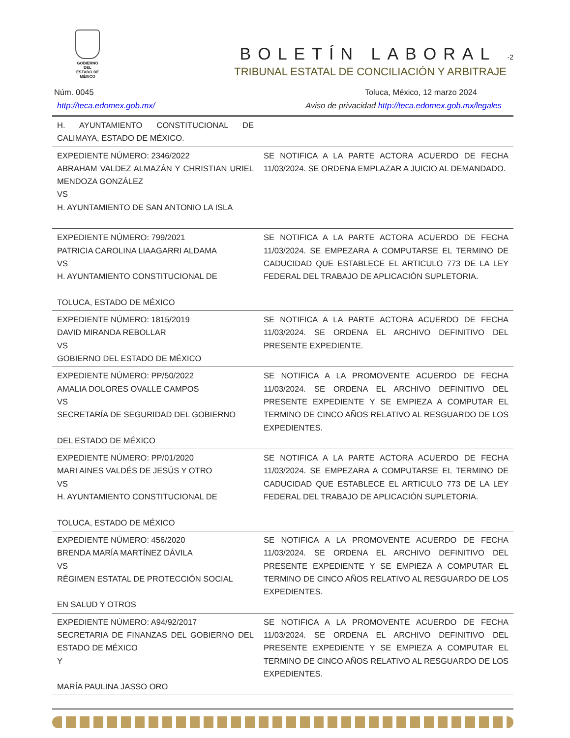GOBIERNO DEL
ESTADO DE
MÉXICO
BOLETÍN LABORAL -2
TRIBUNAL ESTATAL DE CONCILIACIÓN Y ARBITRAJE
Núm. 0045 Toluca, México, 12 marzo 2024
http://teca.edomex.gob.mx/ Aviso de privacidad http://teca.edomex.gob.mx/legales
| H. AYUNTAMIENTO CONSTITUCIONAL DE CALIMAYA, ESTADO DE MÉXICO. | |
| EXPEDIENTE NÚMERO: 2346/2022 ABRAHAM VALDEZ ALMAZÁN Y CHRISTIAN URIEL MENDOZA GONZÁLEZ VS H. AYUNTAMIENTO DE SAN ANTONIO LA ISLA | SE NOTIFICA A LA PARTE ACTORA ACUERDO DE FECHA 11/03/2024. SE ORDENA EMPLAZAR A JUICIO AL DEMANDADO. |
| EXPEDIENTE NÚMERO: 799/2021 PATRICIA CAROLINA LIAAGARRI ALDAMA VS H. AYUNTAMIENTO CONSTITUCIONAL DE TOLUCA, ESTADO DE MÉXICO | SE NOTIFICA A LA PARTE ACTORA ACUERDO DE FECHA 11/03/2024. SE EMPEZARA A COMPUTARSE EL TERMINO DE CADUCIDAD QUE ESTABLECE EL ARTICULO 773 DE LA LEY FEDERAL DEL TRABAJO DE APLICACIÓN SUPLETORIA. |
| EXPEDIENTE NÚMERO: 1815/2019 DAVID MIRANDA REBOLLAR VS GOBIERNO DEL ESTADO DE MÉXICO | SE NOTIFICA A LA PARTE ACTORA ACUERDO DE FECHA 11/03/2024. SE ORDENA EL ARCHIVO DEFINITIVO DEL PRESENTE EXPEDIENTE. |
| EXPEDIENTE NÚMERO: PP/50/2022 AMALIA DOLORES OVALLE CAMPOS VS SECRETARÍA DE SEGURIDAD DEL GOBIERNO DEL ESTADO DE MÉXICO | SE NOTIFICA A LA PROMOVENTE ACUERDO DE FECHA 11/03/2024. SE ORDENA EL ARCHIVO DEFINITIVO DEL PRESENTE EXPEDIENTE Y SE EMPIEZA A COMPUTAR EL TERMINO DE CINCO AÑOS RELATIVO AL RESGUARDO DE LOS EXPEDIENTES. |
| EXPEDIENTE NÚMERO: PP/01/2020 MARI AINES VALDÉS DE JESÚS Y OTRO VS H. AYUNTAMIENTO CONSTITUCIONAL DE TOLUCA, ESTADO DE MÉXICO | SE NOTIFICA A LA PARTE ACTORA ACUERDO DE FECHA 11/03/2024. SE EMPEZARA A COMPUTARSE EL TERMINO DE CADUCIDAD QUE ESTABLECE EL ARTICULO 773 DE LA LEY FEDERAL DEL TRABAJO DE APLICACIÓN SUPLETORIA. |
| EXPEDIENTE NÚMERO: 456/2020 BRENDA MARÍA MARTÍNEZ DÁVILA VS RÉGIMEN ESTATAL DE PROTECCIÓN SOCIAL EN SALUD Y OTROS | SE NOTIFICA A LA PROMOVENTE ACUERDO DE FECHA 11/03/2024. SE ORDENA EL ARCHIVO DEFINITIVO DEL PRESENTE EXPEDIENTE Y SE EMPIEZA A COMPUTAR EL TERMINO DE CINCO AÑOS RELATIVO AL RESGUARDO DE LOS EXPEDIENTES. |
| EXPEDIENTE NÚMERO: A94/92/2017 SECRETARIA DE FINANZAS DEL GOBIERNO DEL ESTADO DE MÉXICO Y MARÍA PAULINA JASSO ORO | SE NOTIFICA A LA PROMOVENTE ACUERDO DE FECHA 11/03/2024. SE ORDENA EL ARCHIVO DEFINITIVO DEL PRESENTE EXPEDIENTE Y SE EMPIEZA A COMPUTAR EL TERMINO DE CINCO AÑOS RELATIVO AL RESGUARDO DE LOS EXPEDIENTES. |